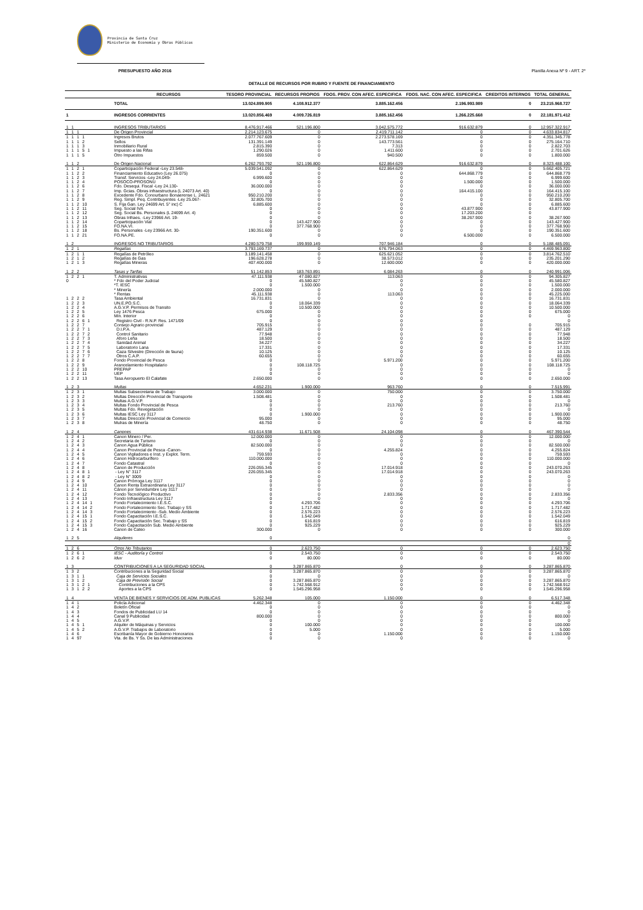Provincia de Santa Cruz
Ministerio de Economía y Obras Públicas
PRESUPUESTO AÑO 2016 Planilla Anexa Nº 9 - ART. 2º
DETALLE DE RECURSOS POR RUBRO Y FUENTE DE FINANCIAMIENTO
| | RECURSOS | TESORO PROVINCIAL | RECURSOS PROPIOS | FDOS. PROV. CON AFEC. ESPECIFICA | FDOS. NAC. CON AFEC. ESPECIFICA | CREDITOS INTERNOS | TOTAL GENERAL |
| --- | --- | --- | --- | --- | --- | --- | --- |
| | TOTAL | 13.024.899.905 | 4.108.912.377 | 3.885.162.456 | 2.196.993.989 | 0 | 23.215.968.727 |
| 1 | INGRESOS CORRIENTES | 13.020.856.469 | 4.009.726.819 | 3.885.162.456 | 1.266.225.668 | 0 | 22.181.971.412 |
| 1 1 | INGRESOS TRIBUTARIOS | 8.476.917.466 | 521.196.800 | 3.042.575.772 | 916.632.879 | 0 | 12.957.322.917 |
| 1 1 1 | De Origen Provincial | 2.214.123.675 | 0 | 2.419.711.142 | 0 | 0 | 4.633.834.817 |
| 1 1 1 1 | Ingresos Brutos | 2.077.767.609 | 0 | 2.273.578.169 | 0 | 0 | 4.351.345.778 |
| 1 1 1 2 | Sellos | 131.391.149 | 0 | 143.773.561 | 0 | 0 | 275.164.710 |
| 1 1 1 3 | Inmobiliario Rural | 2.815.390 | 0 | 7.313 | 0 | 0 | 2.822.703 |
| 1 1 1 5 1 | Impuesto a las Rifas | 1.290.026 | 0 | 1.411.600 | 0 | 0 | 2.701.626 |
| 1 1 1 5 | Otro Impuestos | 859.500 | 0 | 940.500 | 0 | 0 | 1.800.000 |
| 1 1 2 | De Origen Nacional | 6.262.793.792 | 521.196.800 | 622.864.629 | 916.632.879 | 0 | 8.323.488.100 |
| 1 1 2 1 | Coparticipación Federal -Ley 23.548- | 5.039.541.092 | 0 | 622.864.629 | 0 | 0 | 5.662.405.721 |
| 1 1 2 2 | Financiamiento Educativo (Ley 26.075) | 0 | 0 | 0 | 644.868.779 | 0 | 644.868.779 |
| 1 1 2 3 | Transf. Servicios -Ley 24.049- | 6.999.600 | 0 | 0 | 0 | 0 | 6.999.600 |
| 1 1 2 4 | POSOCO-PROSONU | 0 | 0 | 0 | 1.500.000 | 0 | 1.500.000 |
| 1 1 2 6 | Fdo. Desequi. Fiscal -Ley 24.130- | 36.000.000 | 0 | 0 | 0 | 0 | 36.000.000 |
| 1 1 2 7 | Imp. Gcias. Obras infraestructura (L 24073 Art. 40) | 0 | 0 | 0 | 164.415.100 | 0 | 164.415.100 |
| 1 1 2 8 | Excedente Fdo. Conourbano Bonaerense L. 24621 | 950.210.200 | 0 | 0 | 0 | 0 | 950.210.200 |
| 1 1 2 9 | Reg. Simpl. Peq. Contribuyentes -Ley 25.067- | 32.805.700 | 0 | 0 | 0 | 0 | 32.805.700 |
| 1 1 2 10 | S. Fija Gan. Ley 24699 Art. 5° inc) C | 6.885.600 | 0 | 0 | 0 | 0 | 6.885.600 |
| 1 1 2 11 | Seg. Social IVA | 0 | 0 | 0 | 43.877.900 | 0 | 43.877.900 |
| 1 1 2 12 | Seg. Social Bs. Personales (L 24699 Art. 4) | 0 | 0 | 0 | 17.203.200 | 0 | |
| 1 1 2 13 | Obras Infraes. -Ley 23966 Art. 19- | 0 | 0 | 0 | 38.267.900 | 0 | 38.267.900 |
| 1 1 2 14 | Coparticipación Vial | 0 | 143.427.900 | 0 | 0 | 0 | 143.427.900 |
| 1 1 2 15 | FO.NA.VI. | 0 | 377.768.900 | 0 | 0 | 0 | 377.768.900 |
| 1 1 2 18 | Bs. Personales -Ley 23966 Art. 30- | 190.351.600 | 0 | 0 | 0 | 0 | 190.351.600 |
| 1 1 2 21 | FO.NA.PE. | 0 | 0 | 0 | 6.500.000 | 0 | 6.500.000 |
| 1 2 | INGRESOS NO TRIBUTARIOS | 4.280.579.758 | 199.959.149 | 707.946.184 | 0 | 0 | 5.188.485.091 |
| 1 2 1 | Regalías | 3.793.169.737 | 0 | 676.794.063 | 0 | 0 | 4.469.963.800 |
| 1 2 1 1 | Regalías de Petróleo | 3.189.141.458 | 0 | 625.621.052 | 0 | 0 | 3.814.762.510 |
| 1 2 1 2 | Regalías de Gas | 196.628.278 | 0 | 38.573.012 | 0 | 0 | 235.201.290 |
| 1 2 1 3 | Regalías Mineras | 407.400.000 | 0 | 12.600.000 | 0 | 0 | 420.000.000 |
| 1 2 2 | Tasas y Tarifas | 51.142.853 | 183.763.891 | 6.084.263 | 0 | 0 | 240.991.006 |
| 1 2 2 1 | T. Administrativas | 47.111.938 | 47.080.827 | 113.063 | 0 | 0 | 94.305.827 |
| 0 | * Fdo del Poder Judicial | 0 | 45.580.827 | 0 | 0 | 0 | 45.580.827 |
| | *T. IESC | 0 | 1.500.000 | 0 | 0 | 0 | 1.500.000 |
| | * Minería | 2.000.000 | 0 | 0 | 0 | 0 | 2.000.000 |
| | * Rentas | 45.111.938 | 0 | 113.063 | 0 | 0 | 45.225.000 |
| 1 2 2 2 | Tasa Ambiental | 16.731.831 | 0 | 0 | 0 | 0 | 16.731.831 |
| 1 2 2 3 | UN.E.PO.S.C. | 0 | 18.064.339 | 0 | 0 | 0 | 18.064.339 |
| 1 2 2 4 | A.G.V.P. Permisos de Transito | 0 | 10.500.000 | 0 | 0 | 0 | 10.500.000 |
| 1 2 2 5 | Ley 1476 Pesca | 675.000 | 0 | 0 | 0 | 0 | 675.000 |
| 1 2 2 6 | Min. Interior | 0 | 0 | 0 | 0 | 0 | 0 |
| 1 2 2 6 1 | Registro Civil - R.N.P. Res. 1471/09 | 0 | 0 | 0 | 0 | | 0 |
| 1 2 2 7 | Consejo Agrario provincial | 705.915 | 0 | 0 | 0 | 0 | 705.915 |
| 1 2 2 7 1 | D.I.P.A. | 487.129 | 0 | 0 | 0 | 0 | 487.129 |
| 1 2 2 7 2 | Control Sanitario | 77.948 | 0 | 0 | 0 | 0 | 77.948 |
| 1 2 2 7 3 | Aforo Leña | 18.500 | 0 | 0 | 0 | 0 | 18.500 |
| 1 2 2 7 4 | Sanidad Animal | 34.227 | 0 | 0 | 0 | 0 | 34.227 |
| 1 2 2 7 5 | Laboratorio Lana | 17.331 | 0 | 0 | 0 | 0 | 17.331 |
| 1 2 2 7 6 | Caza Silvestre (Dirección de fauna) | 10.125 | 0 | 0 | 0 | 0 | 10.125 |
| 1 2 2 7 7 | Otros C.A.P. | 60.655 | 0 | 0 | 0 | 0 | 60.655 |
| 1 2 2 8 | Fondo Provincial de Pesca | 0 | 0 | 5.971.200 | 0 | 0 | 5.971.200 |
| 1 2 2 9 | Arancelamiento Hospitalario | 0 | 108.118.725 | 0 | 0 | 0 | 108.118.725 |
| 1 2 2 10 | PREPAP | 0 | 0 | 0 | 0 | 0 | 0 |
| 1 2 2 11 | UEP | 0 | 0 | 0 | 0 | 0 | 0 |
| 1 2 2 13 | Tasa Aeropuerto El Calafate | 2.650.000 | 0 | 0 | 0 | 0 | 2.650.000 |
| 1 2 3 | Multas | 4.652.231 | 1.900.000 | 963.760 | 0 | 0 | 7.515.991 |
| 1 2 3 1 | Multas Subsecretaria de Trabajo | 3.000.000 | 0 | 750.000 | 0 | 0 | 3.750.000 |
| 1 2 3 2 | Multas Dirección Provincial de Transporte | 1.508.481 | 0 | 0 | 0 | 0 | 1.508.481 |
| 1 2 3 3 | Multas A.G.V.P. | 0 | 0 | 0 | 0 | 0 | 0 |
| 1 2 3 4 | Multas Fondo Provincial de Pesca | 0 | 0 | 213.760 | 0 | 0 | 213.760 |
| 1 2 3 5 | Multas Fdo. Revegetación | 0 | 0 | 0 | 0 | 0 | 0 |
| 1 2 3 6 | Multas IESC Ley 3117 | 0 | 1.900.000 | 0 | 0 | 0 | 1.900.000 |
| 1 2 3 7 | Multas Dirección Provincial de Comercio | 95.000 | 0 | 0 | 0 | 0 | 95.000 |
| 1 2 3 8 | Mulras de Minería | 48.750 | 0 | 0 | 0 | 0 | 48.750 |
| 1 2 4 | Canones | 431.614.938 | 11.671.508 | 24.104.098 | 0 | 0 | 467.390.544 |
| 1 2 4 1 | Canon Minero / Per. | 12.000.000 | 0 | 0 | 0 | 0 | 12.000.000 |
| 1 2 4 2 | Secretaria de Turismo | 0 | 0 | 0 | 0 | 0 | 0 |
| 1 2 4 3 | Canon Agua Pública | 82.500.000 | 0 | 0 | 0 | 0 | 82.500.000 |
| 1 2 4 4 | Canon Provincial de Pesca -Canon- | 0 | 0 | 4.255.824 | 0 | 0 | 4.255.824 |
| 1 2 4 5 | Canon Vigiladores e Inst. y Explot. Term. | 759.593 | 0 | 0 | 0 | 0 | 759.593 |
| 1 2 4 6 | Canon Hidrocarburífero | 110.000.000 | 0 | 0 | 0 | 0 | 110.000.000 |
| 1 2 4 7 | Fondo Catastral | 0 | 0 | 0 | 0 | 0 | 0 |
| 1 2 4 8 | Canon de Producción | 226.055.345 | 0 | 17.014.918 | 0 | 0 | 243.070.263 |
| 1 2 4 8 1 | - Ley N° 3117 | 226.055.345 | 0 | 17.014.918 | 0 | 0 | 243.070.263 |
| 1 2 4 8 2 | - Ley N° 3009 | 0 | 0 | 0 | 0 | 0 | 0 |
| 1 2 4 9 | Canon Prórroga Ley 3117 | 0 | 0 | 0 | 0 | 0 | 0 |
| 1 2 4 10 | Canon Renta Extraordinaria Ley 3117 | 0 | 0 | 0 | 0 | 0 | 0 |
| 1 2 4 11 | Cánon por Servidumbre Ley 3117 | 0 | 0 | 0 | 0 | 0 | 0 |
| 1 2 4 12 | Fondo Tecnológico Productivo | 0 | 0 | 2.833.356 | 0 | 0 | 2.833.356 |
| 1 2 4 13 | Fondo Infraestructura Ley 3117 | 0 | 0 | 0 | 0 | 0 | 0 |
| 1 2 4 14 1 | Fondo Fortalecimiento I.E.S.C. | 0 | 4.293.706 | 0 | 0 | 0 | 4.293.706 |
| 1 2 4 14 2 | Fondo Fortalecimiento Sec. Trabajo y SS | 0 | 1.717.482 | 0 | 0 | 0 | 1.717.482 |
| 1 2 4 14 3 | Fondo Fortalecimiento -Sub. Medio Ambiente | 0 | 2.576.223 | 0 | 0 | 0 | 2.576.223 |
| 1 2 4 15 1 | Fondo Capacitación I.E.S.C. | 0 | 1.542.049 | 0 | 0 | 0 | 1.542.049 |
| 1 2 4 15 2 | Fondo Capacitación Sec. Trabajo y SS | 0 | 616.819 | 0 | 0 | 0 | 616.819 |
| 1 2 4 15 3 | Fondo Capacitación Sub. Medio Ambiente | 0 | 925.229 | 0 | 0 | 0 | 925.229 |
| 1 2 4 16 | Canon de Cateo | 300.000 | 0 | 0 | 0 | 0 | 300.000 |
| 1 2 5 | Alquileres | 0 | | | | | 0 |
| | | | | | | | 0 |
| 1 2 6 | Otros No Tributarios | 0 | 2.623.750 | 0 | 0 | 0 | 2.623.750 |
| 1 2 6 1 | IESC - Auditoría y Control | 0 | 2.543.750 | 0 | 0 | 0 | 2.543.750 |
| 1 2 6 2 | Iduv | 0 | 80.000 | 0 | 0 | 0 | 80.000 |
| 1 3 | CONTRIBUCIONES A LA SEGURIDAD SOCIAL | 0 | 3.287.865.870 | 0 | 0 | 0 | 3.287.865.870 |
| 1 3 2 | Contribuciones a la Seguridad Social | 0 | 3.287.865.870 | 0 | 0 | 0 | 3.287.865.870 |
| 1 3 1 1 | Caja de Servicios Sociales | 0 | 0 | 0 | 0 | 0 | 0 |
| 1 3 1 2 | Caja de Previsión Social | 0 | 3.287.865.870 | 0 | 0 | 0 | 3.287.865.870 |
| 1 3 1 2 1 | Contribuciones a la CPS | 0 | 1.742.568.912 | 0 | 0 | 0 | 1.742.568.912 |
| 1 3 1 2 2 | Aportes a la CPS | 0 | 1.545.296.958 | 0 | 0 | 0 | 1.545.296.958 |
| 1 4 | VENTA DE BIENES Y SERVICIOS DE ADM. PUBLICAS | 5.262.348 | 105.000 | 1.150.000 | 0 | 0 | 6.517.348 |
| 1 4 1 | Policía Adicional | 4.462.348 | 0 | 0 | 0 | 0 | 4.462.348 |
| 1 4 2 | Boletín Oficial | 0 | 0 | 0 | 0 | 0 | 0 |
| 1 4 3 | Fondos de Publicidad LU 14 | 0 | 0 | 0 | 0 | 0 | 0 |
| 1 4 4 | Canal 9 Publicidad | 800.000 | 0 | 0 | 0 | 0 | 800.000 |
| 1 4 5 | A.G.V.P. | 0 | 0 | 0 | 0 | 0 | 0 |
| 1 4 5 1 | Alquiler de Máquinas y Servicios | 0 | 100.000 | 0 | 0 | 0 | 100.000 |
| 1 4 5 2 | A.G.V.P. Trabajos de Laboratorio | 0 | 5.000 | 0 | 0 | 0 | 5.000 |
| 1 4 6 | Escribanía Mayor de Gobierno Honorarios | 0 | 0 | 1.150.000 | 0 | 0 | 1.150.000 |
| 1 4 97 | Vta. de Bs. Y Ss. De las Administraciones | 0 | 0 | 0 | 0 | 0 | 0 |